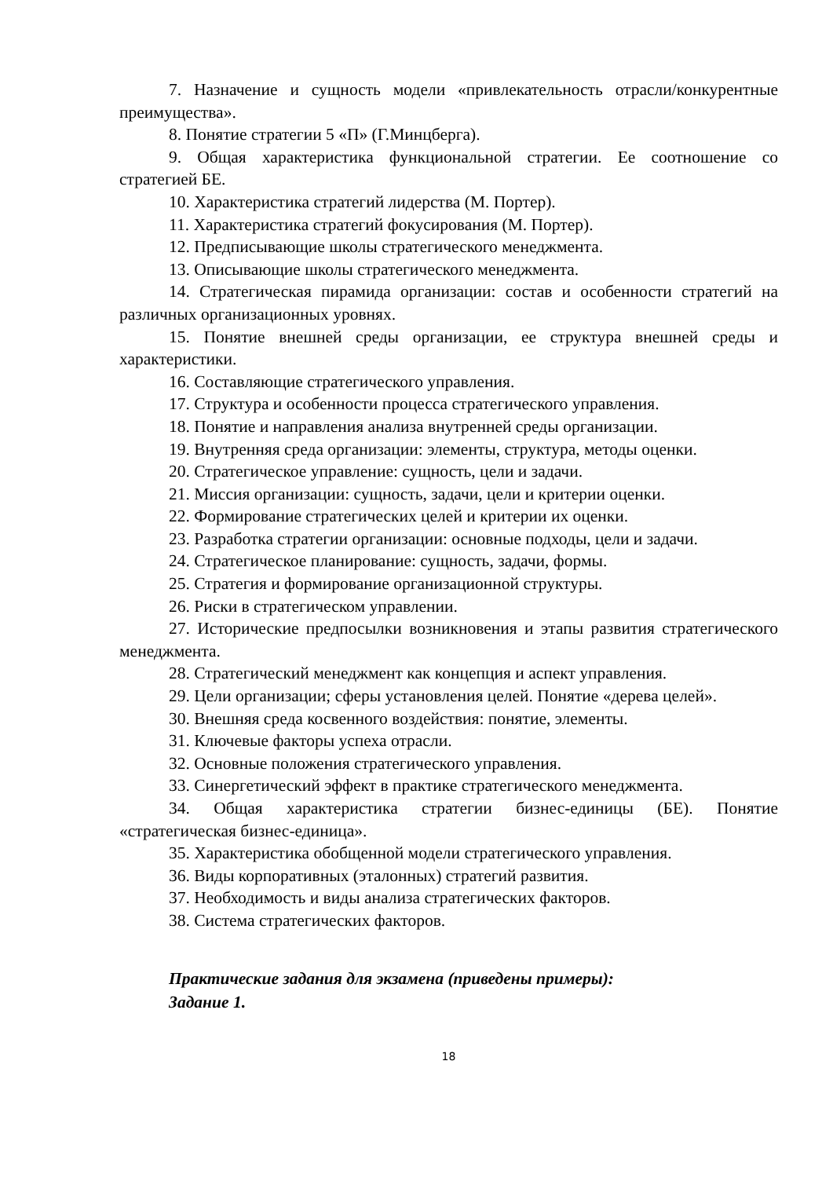7. Назначение и сущность модели «привлекательность отрасли/конкурентные преимущества».
8. Понятие стратегии 5 «П» (Г.Минцберга).
9. Общая характеристика функциональной стратегии. Ее соотношение со стратегией БЕ.
10. Характеристика стратегий лидерства (М. Портер).
11. Характеристика стратегий фокусирования (М. Портер).
12. Предписывающие школы стратегического менеджмента.
13. Описывающие школы стратегического менеджмента.
14. Стратегическая пирамида организации: состав и особенности стратегий на различных организационных уровнях.
15. Понятие внешней среды организации, ее структура внешней среды и характеристики.
16. Составляющие стратегического управления.
17. Структура и особенности процесса стратегического управления.
18. Понятие и направления анализа внутренней среды организации.
19. Внутренняя среда организации: элементы, структура, методы оценки.
20. Стратегическое управление: сущность, цели и задачи.
21. Миссия организации: сущность, задачи, цели и критерии оценки.
22. Формирование стратегических целей и критерии их оценки.
23. Разработка стратегии организации: основные подходы, цели и задачи.
24. Стратегическое планирование: сущность, задачи, формы.
25. Стратегия и формирование организационной структуры.
26. Риски в стратегическом управлении.
27. Исторические предпосылки возникновения и этапы развития стратегического менеджмента.
28. Стратегический менеджмент как концепция и аспект управления.
29. Цели организации; сферы установления целей. Понятие «дерева целей».
30. Внешняя среда косвенного воздействия: понятие, элементы.
31. Ключевые факторы успеха отрасли.
32. Основные положения стратегического управления.
33. Синергетический эффект в практике стратегического менеджмента.
34. Общая характеристика стратегии бизнес-единицы (БЕ). Понятие «стратегическая бизнес-единица».
35. Характеристика обобщенной модели стратегического управления.
36. Виды корпоративных (эталонных) стратегий развития.
37. Необходимость и виды анализа стратегических факторов.
38. Система стратегических факторов.
Практические задания для экзамена (приведены примеры):
Задание 1.
18